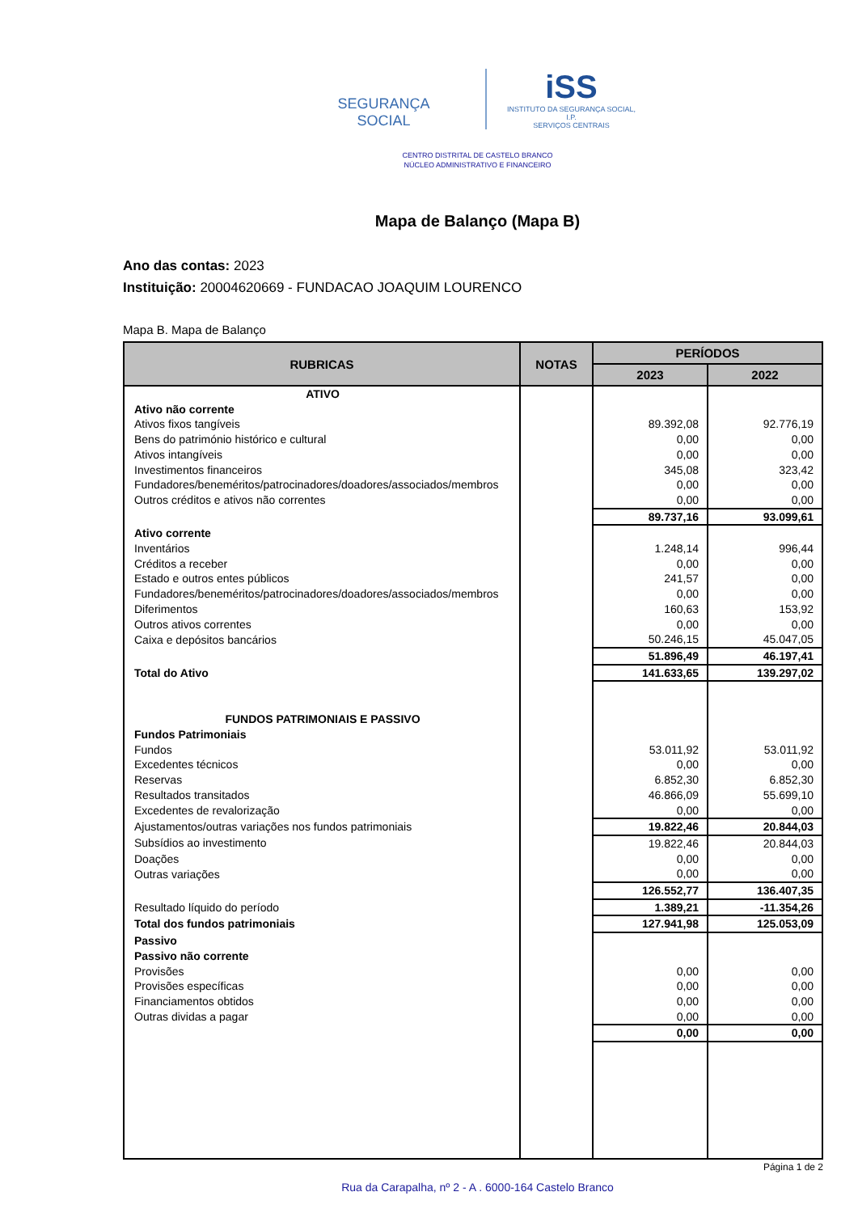SEGURANÇA SOCIAL
iSS
INSTITUTO DA SEGURANÇA SOCIAL, I.P.
SERVIÇOS CENTRAIS
CENTRO DISTRITAL DE CASTELO BRANCO
NÚCLEO ADMINISTRATIVO E FINANCEIRO
Mapa de Balanço (Mapa B)
Ano das contas: 2023
Instituição: 20004620669 - FUNDACAO JOAQUIM LOURENCO
Mapa B. Mapa de Balanço
| RUBRICAS | NOTAS | PERÍODOS | |
| --- | --- | --- | --- |
| | | 2023 | 2022 |
| ATIVO | | | |
| Ativo não corrente | | | |
| Ativos fixos tangíveis | | 89.392,08 | 92.776,19 |
| Bens do património histórico e cultural | | 0,00 | 0,00 |
| Ativos intangíveis | | 0,00 | 0,00 |
| Investimentos financeiros | | 345,08 | 323,42 |
| Fundadores/beneméritos/patrocinadores/doadores/associados/membros | | 0,00 | 0,00 |
| Outros créditos e ativos não correntes | | 0,00 | 0,00 |
| | | 89.737,16 | 93.099,61 |
| Ativo corrente | | | |
| Inventários | | 1.248,14 | 996,44 |
| Créditos a receber | | 0,00 | 0,00 |
| Estado e outros entes públicos | | 241,57 | 0,00 |
| Fundadores/beneméritos/patrocinadores/doadores/associados/membros | | 0,00 | 0,00 |
| Diferimentos | | 160,63 | 153,92 |
| Outros ativos correntes | | 0,00 | 0,00 |
| Caixa e depósitos bancários | | 50.246,15 | 45.047,05 |
| | | 51.896,49 | 46.197,41 |
| Total do Ativo | | 141.633,65 | 139.297,02 |
| FUNDOS PATRIMONIAIS E PASSIVO | | | |
| Fundos Patrimoniais | | | |
| Fundos | | 53.011,92 | 53.011,92 |
| Excedentes técnicos | | 0,00 | 0,00 |
| Reservas | | 6.852,30 | 6.852,30 |
| Resultados transitados | | 46.866,09 | 55.699,10 |
| Excedentes de revalorização | | 0,00 | 0,00 |
| Ajustamentos/outras variações nos fundos patrimoniais | | 19.822,46 | 20.844,03 |
| Subsídios ao investimento | | 19.822,46 | 20.844,03 |
| Doações | | 0,00 | 0,00 |
| Outras variações | | 0,00 | 0,00 |
| | | 126.552,77 | 136.407,35 |
| Resultado líquido do período | | 1.389,21 | -11.354,26 |
| Total dos fundos patrimoniais | | 127.941,98 | 125.053,09 |
| Passivo | | | |
| Passivo não corrente | | | |
| Provisões | | 0,00 | 0,00 |
| Provisões específicas | | 0,00 | 0,00 |
| Financiamentos obtidos | | 0,00 | 0,00 |
| Outras dividas a pagar | | 0,00 | 0,00 |
| | | 0,00 | 0,00 |
Página 1 de 2
Rua da Carapalha, nº 2 - A . 6000-164 Castelo Branco